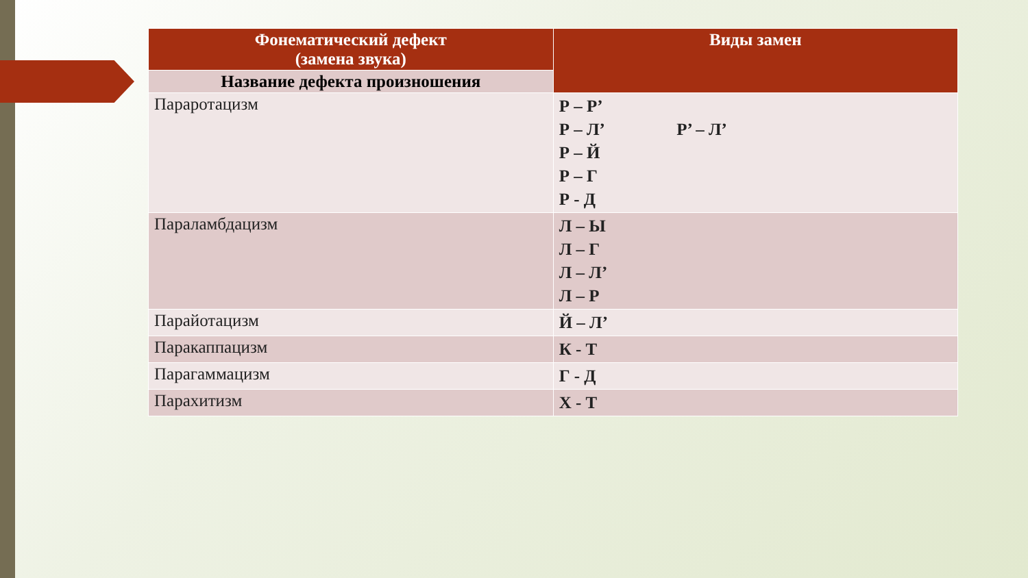| Фонематический дефект (замена звука) | Виды замен |
| --- | --- |
| Название дефекта произношения | |
| Параротацизм | Р – Р’ Р – Л’ Р’ – Л’ Р – Й Р – Г Р - Д |
| Параламбдацизм | Л – Ы Л – Г Л – Л’ Л – Р |
| Парайотацизм | Й – Л’ |
| Паракаппацизм | К - Т |
| Парагаммацизм | Г - Д |
| Парахитизм | Х - Т |